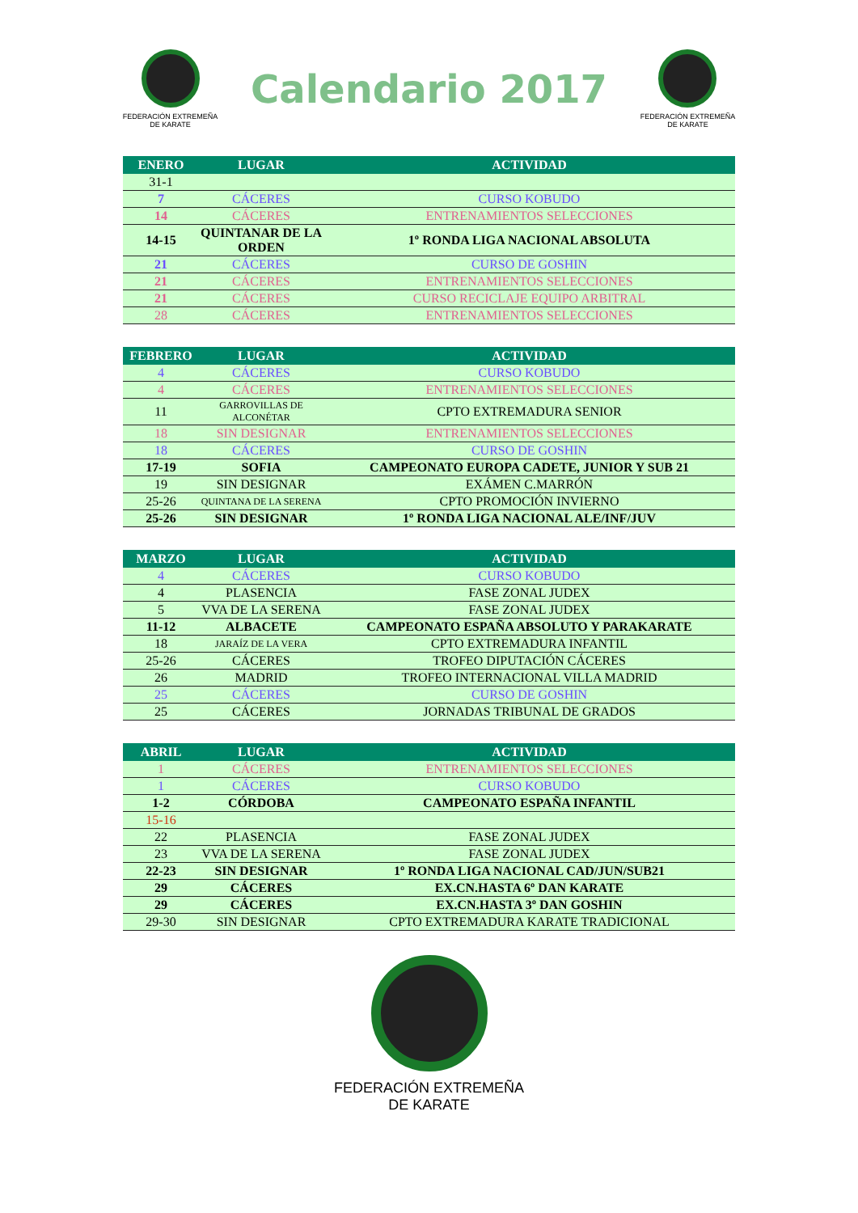FEDERACIÓN EXTREMEÑA
DE KARATE
Calendario 2017
FEDERACIÓN EXTREMEÑA
DE KARATE
| ENERO | LUGAR | ACTIVIDAD |
| --- | --- | --- |
| 31-1 | | |
| 7 | CÁCERES | CURSO KOBUDO |
| 14 | CÁCERES | ENTRENAMIENTOS SELECCIONES |
| 14-15 | QUINTANAR DE LA ORDEN | 1º RONDA LIGA NACIONAL ABSOLUTA |
| 21 | CÁCERES | CURSO DE GOSHIN |
| 21 | CÁCERES | ENTRENAMIENTOS SELECCIONES |
| 21 | CÁCERES | CURSO RECICLAJE EQUIPO ARBITRAL |
| 28 | CÁCERES | ENTRENAMIENTOS SELECCIONES |
| FEBRERO | LUGAR | ACTIVIDAD |
| --- | --- | --- |
| 4 | CÁCERES | CURSO KOBUDO |
| 4 | CÁCERES | ENTRENAMIENTOS SELECCIONES |
| 11 | GARROVILLAS DE ALCONÉTAR | CPTO EXTREMADURA SENIOR |
| 18 | SIN DESIGNAR | ENTRENAMIENTOS SELECCIONES |
| 18 | CÁCERES | CURSO DE GOSHIN |
| 17-19 | SOFIA | CAMPEONATO EUROPA CADETE, JUNIOR Y SUB 21 |
| 19 | SIN DESIGNAR | EXÁMEN C.MARRÓN |
| 25-26 | QUINTANA DE LA SERENA | CPTO PROMOCIÓN INVIERNO |
| 25-26 | SIN DESIGNAR | 1º RONDA LIGA NACIONAL ALE/INF/JUV |
| MARZO | LUGAR | ACTIVIDAD |
| --- | --- | --- |
| 4 | CÁCERES | CURSO KOBUDO |
| 4 | PLASENCIA | FASE ZONAL JUDEX |
| 5 | VVA DE LA SERENA | FASE ZONAL JUDEX |
| 11-12 | ALBACETE | CAMPEONATO ESPAÑA ABSOLUTO Y PARAKARATE |
| 18 | JARAÍZ DE LA VERA | CPTO EXTREMADURA INFANTIL |
| 25-26 | CÁCERES | TROFEO DIPUTACIÓN CÁCERES |
| 26 | MADRID | TROFEO INTERNACIONAL VILLA MADRID |
| 25 | CÁCERES | CURSO DE GOSHIN |
| 25 | CÁCERES | JORNADAS TRIBUNAL DE GRADOS |
| ABRIL | LUGAR | ACTIVIDAD |
| --- | --- | --- |
| 1 | CÁCERES | ENTRENAMIENTOS SELECCIONES |
| 1 | CÁCERES | CURSO KOBUDO |
| 1-2 | CÓRDOBA | CAMPEONATO ESPAÑA INFANTIL |
| 15-16 | | |
| 22 | PLASENCIA | FASE ZONAL JUDEX |
| 23 | VVA DE LA SERENA | FASE ZONAL JUDEX |
| 22-23 | SIN DESIGNAR | 1º RONDA LIGA NACIONAL CAD/JUN/SUB21 |
| 29 | CÁCERES | EX.CN.HASTA 6º DAN KARATE |
| 29 | CÁCERES | EX.CN.HASTA 3º DAN GOSHIN |
| 29-30 | SIN DESIGNAR | CPTO EXTREMADURA KARATE TRADICIONAL |
FEDERACIÓN EXTREMEÑA
DE KARATE